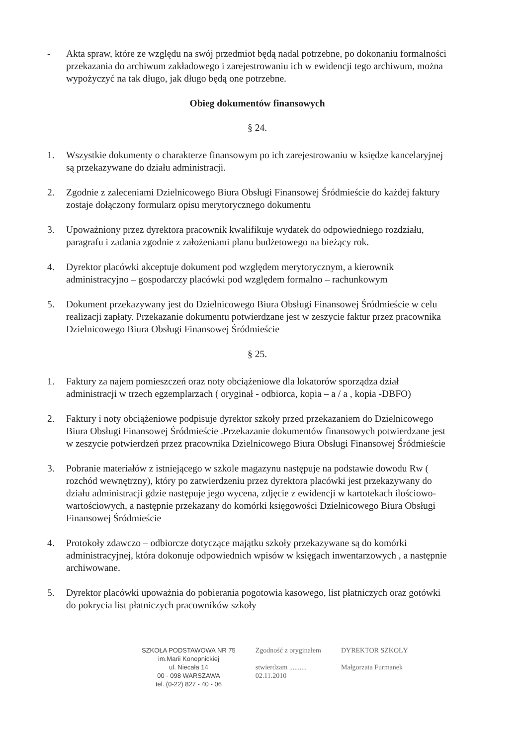- Akta spraw, które ze względu na swój przedmiot będą nadal potrzebne, po dokonaniu formalności przekazania do archiwum zakładowego i zarejestrowaniu ich w ewidencji tego archiwum, można wypożyczyć na tak długo, jak długo będą one potrzebne.
Obieg dokumentów finansowych
§ 24.
1. Wszystkie dokumenty o charakterze finansowym po ich zarejestrowaniu w księdze kancelaryjnej są przekazywane do działu administracji.
2. Zgodnie z zaleceniami Dzielnicowego Biura Obsługi Finansowej Śródmieście do każdej faktury zostaje dołączony formularz opisu merytorycznego dokumentu
3. Upoważniony przez dyrektora pracownik kwalifikuje wydatek do odpowiedniego rozdziału, paragrafu i zadania zgodnie z założeniami planu budżetowego na bieżący rok.
4. Dyrektor placówki akceptuje dokument pod względem merytorycznym, a kierownik administracyjno – gospodarczy placówki pod względem formalno – rachunkowym
5. Dokument przekazywany jest do Dzielnicowego Biura Obsługi Finansowej Śródmieście w celu realizacji zapłaty. Przekazanie dokumentu potwierdzane jest w zeszycie faktur przez pracownika Dzielnicowego Biura Obsługi Finansowej Śródmieście
§ 25.
1. Faktury za najem pomieszczeń oraz noty obciążeniowe dla lokatorów sporządza dział administracji w trzech egzemplarzach ( oryginał - odbiorca, kopia – a / a , kopia -DBFO)
2. Faktury i noty obciążeniowe podpisuje dyrektor szkoły przed przekazaniem do Dzielnicowego Biura Obsługi Finansowej Śródmieście .Przekazanie dokumentów finansowych potwierdzane jest w zeszycie potwierdzeń przez pracownika Dzielnicowego Biura Obsługi Finansowej Śródmieście
3. Pobranie materiałów z istniejącego w szkole magazynu następuje na podstawie dowodu Rw ( rozchód wewnętrzny), który po zatwierdzeniu przez dyrektora placówki jest przekazywany do działu administracji gdzie następuje jego wycena, zdjęcie z ewidencji w kartotekach ilościowo-wartościowych, a następnie przekazany do komórki księgowości Dzielnicowego Biura Obsługi Finansowej Śródmieście
4. Protokoły zdawczo – odbiorcze dotyczące majątku szkoły przekazywane są do komórki administracyjnej, która dokonuje odpowiednich wpisów w księgach inwentarzowych , a następnie archiwowane.
5. Dyrektor placówki upoważnia do pobierania pogotowia kasowego, list płatniczych oraz gotówki do pokrycia list płatniczych pracowników szkoły
SZKOŁA PODSTAWOWA NR 75
im.Marii Konopnickiej
ul. Niecała 14
00 - 098 WARSZAWA
tel. (0-22) 827 - 40 - 06
Zgodność z oryginałem
stwierdzam ..........
02.11.2010
DYREKTOR SZKOŁY
Małgorzata Furmanek